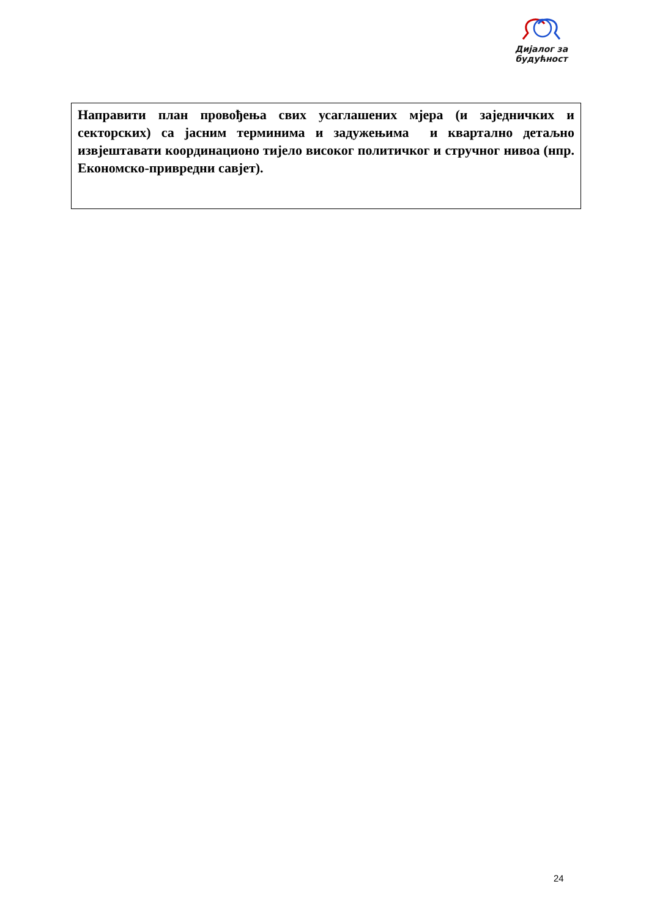Дијалог за
будућност
Направити план провођења свих усаглашених мјера (и заједничких и секторских) са јасним терминима и задужењима и квартално детаљно извјештавати координационо тијело високог политичког и стручног нивоа (нпр. Економско-привредни савјет).
24